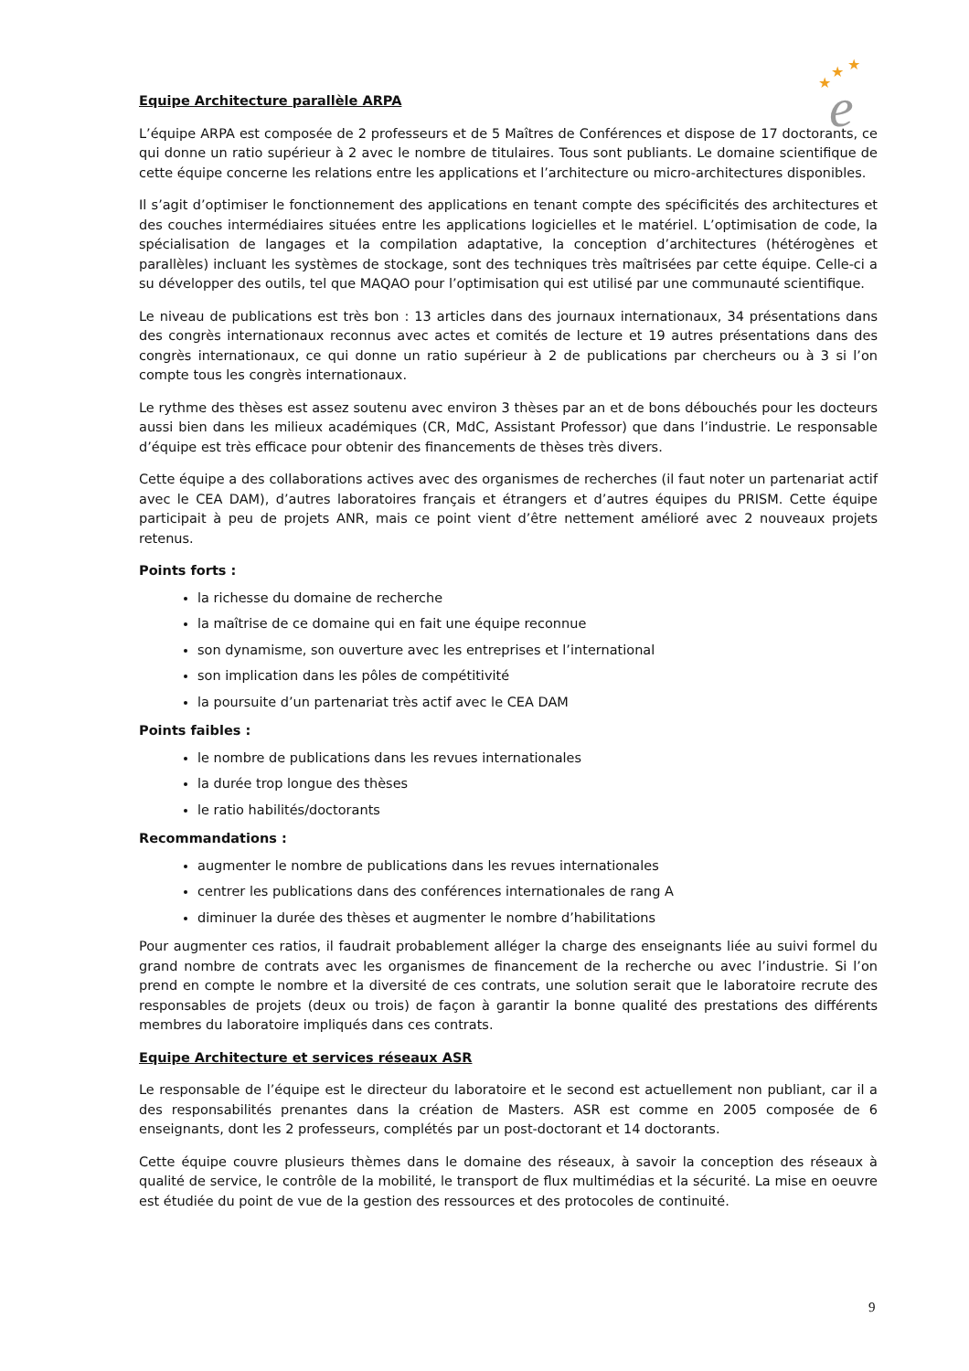★
★
★
e
Equipe Architecture parallèle ARPA
L’équipe ARPA est composée de 2 professeurs et de 5 Maîtres de Conférences et dispose de 17 doctorants, ce qui donne un ratio supérieur à 2 avec le nombre de titulaires. Tous sont publiants. Le domaine scientifique de cette équipe concerne les relations entre les applications et l’architecture ou micro-architectures disponibles.
Il s’agit d’optimiser le fonctionnement des applications en tenant compte des spécificités des architectures et des couches intermédiaires situées entre les applications logicielles et le matériel. L’optimisation de code, la spécialisation de langages et la compilation adaptative, la conception d’architectures (hétérogènes et parallèles) incluant les systèmes de stockage, sont des techniques très maîtrisées par cette équipe. Celle-ci a su développer des outils, tel que MAQAO pour l’optimisation qui est utilisé par une communauté scientifique.
Le niveau de publications est très bon : 13 articles dans des journaux internationaux, 34 présentations dans des congrès internationaux reconnus avec actes et comités de lecture et 19 autres présentations dans des congrès internationaux, ce qui donne un ratio supérieur à 2 de publications par chercheurs ou à 3 si l’on compte tous les congrès internationaux.
Le rythme des thèses est assez soutenu avec environ 3 thèses par an et de bons débouchés pour les docteurs aussi bien dans les milieux académiques (CR, MdC, Assistant Professor) que dans l’industrie. Le responsable d’équipe est très efficace pour obtenir des financements de thèses très divers.
Cette équipe a des collaborations actives avec des organismes de recherches (il faut noter un partenariat actif avec le CEA DAM), d’autres laboratoires français et étrangers et d’autres équipes du PRISM. Cette équipe participait à peu de projets ANR, mais ce point vient d’être nettement amélioré avec 2 nouveaux projets retenus.
Points forts :
la richesse du domaine de recherche
la maîtrise de ce domaine qui en fait une équipe reconnue
son dynamisme, son ouverture avec les entreprises et l’international
son implication dans les pôles de compétitivité
la poursuite d’un partenariat très actif avec le CEA DAM
Points faibles :
le nombre de publications dans les revues internationales
la durée trop longue des thèses
le ratio habilités/doctorants
Recommandations :
augmenter le nombre de publications dans les revues internationales
centrer les publications dans des conférences internationales de rang A
diminuer la durée des thèses et augmenter le nombre d’habilitations
Pour augmenter ces ratios, il faudrait probablement alléger la charge des enseignants liée au suivi formel du grand nombre de contrats avec les organismes de financement de la recherche ou avec l’industrie. Si l’on prend en compte le nombre et la diversité de ces contrats, une solution serait que le laboratoire recrute des responsables de projets (deux ou trois) de façon à garantir la bonne qualité des prestations des différents membres du laboratoire impliqués dans ces contrats.
Equipe Architecture et services réseaux ASR
Le responsable de l’équipe est le directeur du laboratoire et le second est actuellement non publiant, car il a des responsabilités prenantes dans la création de Masters. ASR est comme en 2005 composée de 6 enseignants, dont les 2 professeurs, complétés par un post-doctorant et 14 doctorants.
Cette équipe couvre plusieurs thèmes dans le domaine des réseaux, à savoir la conception des réseaux à qualité de service, le contrôle de la mobilité, le transport de flux multimédias et la sécurité. La mise en oeuvre est étudiée du point de vue de la gestion des ressources et des protocoles de continuité.
9